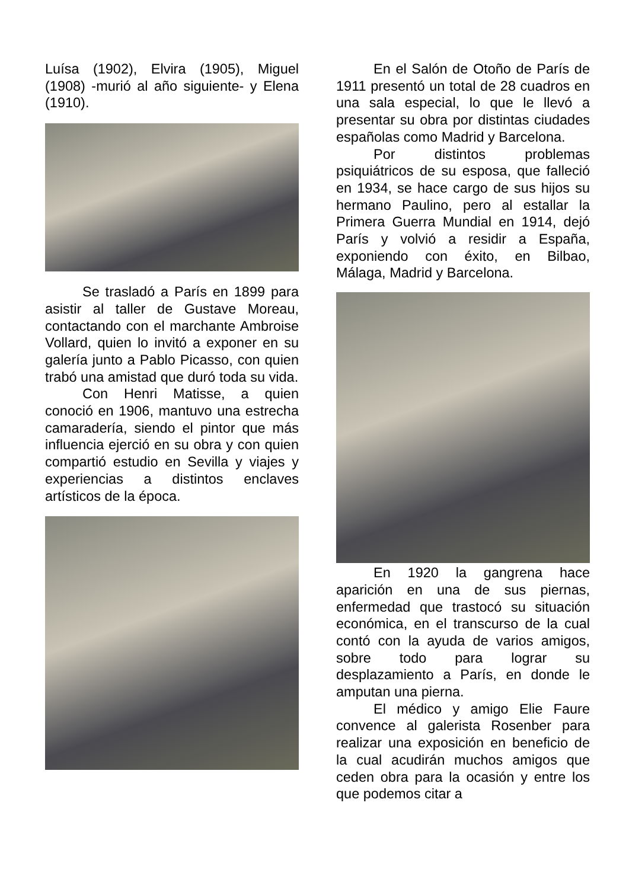Luísa (1902), Elvira (1905), Miguel (1908) -murió al año siguiente- y Elena (1910).
Se trasladó a París en 1899 para asistir al taller de Gustave Moreau, contactando con el marchante Ambroise Vollard, quien lo invitó a exponer en su galería junto a Pablo Picasso, con quien trabó una amistad que duró toda su vida.
Con Henri Matisse, a quien conoció en 1906, mantuvo una estrecha camaradería, siendo el pintor que más influencia ejerció en su obra y con quien compartió estudio en Sevilla y viajes y experiencias a distintos enclaves artísticos de la época.
En el Salón de Otoño de París de 1911 presentó un total de 28 cuadros en una sala especial, lo que le llevó a presentar su obra por distintas ciudades españolas como Madrid y Barcelona.
Por distintos problemas psiquiátricos de su esposa, que falleció en 1934, se hace cargo de sus hijos su hermano Paulino, pero al estallar la Primera Guerra Mundial en 1914, dejó París y volvió a residir a España, exponiendo con éxito, en Bilbao, Málaga, Madrid y Barcelona.
En 1920 la gangrena hace aparición en una de sus piernas, enfermedad que trastocó su situación económica, en el transcurso de la cual contó con la ayuda de varios amigos, sobre todo para lograr su desplazamiento a París, en donde le amputan una pierna.
El médico y amigo Elie Faure convence al galerista Rosenber para realizar una exposición en beneficio de la cual acudirán muchos amigos que ceden obra para la ocasión y entre los que podemos citar a